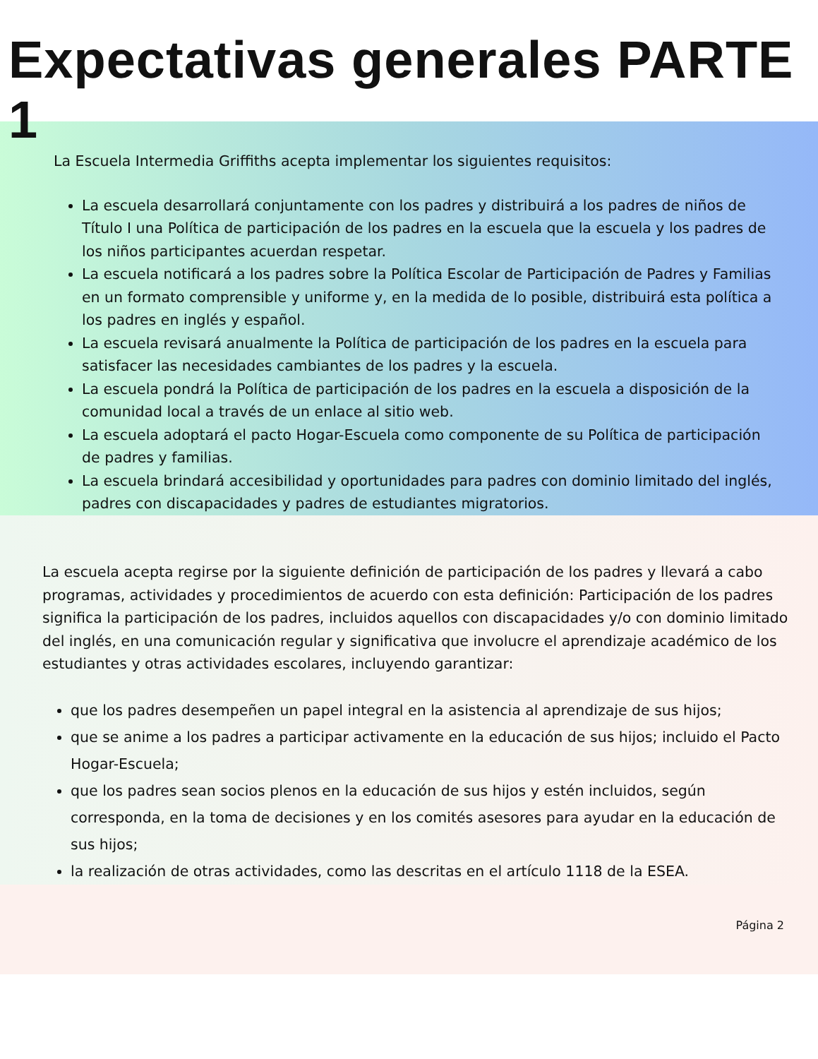Expectativas generales PARTE 1
La Escuela Intermedia Griffiths acepta implementar los siguientes requisitos:
La escuela desarrollará conjuntamente con los padres y distribuirá a los padres de niños de Título I una Política de participación de los padres en la escuela que la escuela y los padres de los niños participantes acuerdan respetar.
La escuela notificará a los padres sobre la Política Escolar de Participación de Padres y Familias en un formato comprensible y uniforme y, en la medida de lo posible, distribuirá esta política a los padres en inglés y español.
La escuela revisará anualmente la Política de participación de los padres en la escuela para satisfacer las necesidades cambiantes de los padres y la escuela.
La escuela pondrá la Política de participación de los padres en la escuela a disposición de la comunidad local a través de un enlace al sitio web.
La escuela adoptará el pacto Hogar-Escuela como componente de su Política de participación de padres y familias.
La escuela brindará accesibilidad y oportunidades para padres con dominio limitado del inglés, padres con discapacidades y padres de estudiantes migratorios.
La escuela acepta regirse por la siguiente definición de participación de los padres y llevará a cabo programas, actividades y procedimientos de acuerdo con esta definición: Participación de los padres significa la participación de los padres, incluidos aquellos con discapacidades y/o con dominio limitado del inglés, en una comunicación regular y significativa que involucre el aprendizaje académico de los estudiantes y otras actividades escolares, incluyendo garantizar:
que los padres desempeñen un papel integral en la asistencia al aprendizaje de sus hijos;
que se anime a los padres a participar activamente en la educación de sus hijos; incluido el Pacto Hogar-Escuela;
que los padres sean socios plenos en la educación de sus hijos y estén incluidos, según corresponda, en la toma de decisiones y en los comités asesores para ayudar en la educación de sus hijos;
la realización de otras actividades, como las descritas en el artículo 1118 de la ESEA.
Página 2